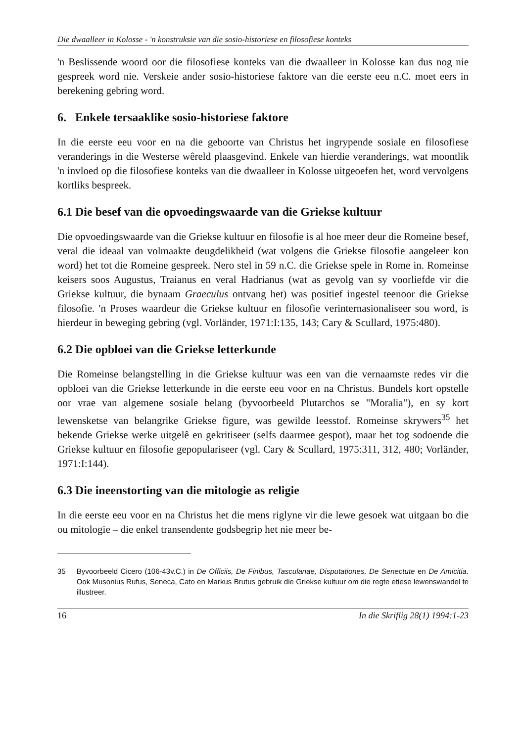Die dwaalleer in Kolosse - 'n konstruksie van die sosio-historiese en filosofiese konteks
'n Beslissende woord oor die filosofiese konteks van die dwaalleer in Kolosse kan dus nog nie gespreek word nie. Verskeie ander sosio-historiese faktore van die eerste eeu n.C. moet eers in berekening gebring word.
6. Enkele tersaaklike sosio-historiese faktore
In die eerste eeu voor en na die geboorte van Christus het ingrypende sosiale en filosofiese veranderings in die Westerse wêreld plaasgevind. Enkele van hierdie veranderings, wat moontlik 'n invloed op die filosofiese konteks van die dwaalleer in Kolosse uitgeoefen het, word vervolgens kortliks bespreek.
6.1 Die besef van die opvoedingswaarde van die Griekse kultuur
Die opvoedingswaarde van die Griekse kultuur en filosofie is al hoe meer deur die Romeine besef, veral die ideaal van volmaakte deugdelikheid (wat volgens die Griekse filosofie aangeleer kon word) het tot die Romeine gespreek. Nero stel in 59 n.C. die Griekse spele in Rome in. Romeinse keisers soos Augustus, Traianus en veral Hadrianus (wat as gevolg van sy voorliefde vir die Griekse kultuur, die bynaam Graeculus ontvang het) was positief ingestel teenoor die Griekse filosofie. 'n Proses waardeur die Griekse kultuur en filosofie verinternasionaliseer sou word, is hierdeur in beweging gebring (vgl. Vorländer, 1971:I:135, 143; Cary & Scullard, 1975:480).
6.2 Die opbloei van die Griekse letterkunde
Die Romeinse belangstelling in die Griekse kultuur was een van die vernaamste redes vir die opbloei van die Griekse letterkunde in die eerste eeu voor en na Christus. Bundels kort opstelle oor vrae van algemene sosiale belang (byvoorbeeld Plutarchos se "Moralia"), en sy kort lewensketse van belangrike Griekse figure, was gewilde leesstof. Romeinse skrywers<sup>35</sup> het bekende Griekse werke uitgelê en gekritiseer (selfs daarmee gespot), maar het tog sodoende die Griekse kultuur en filosofie gepopulariseer (vgl. Cary & Scullard, 1975:311, 312, 480; Vorländer, 1971:I:144).
6.3 Die ineenstorting van die mitologie as religie
In die eerste eeu voor en na Christus het die mens riglyne vir die lewe gesoek wat uitgaan bo die ou mitologie – die enkel transendente godsbegrip het nie meer be-
35 Byvoorbeeld Cicero (106-43v.C.) in De Officiis, De Finibus, Tasculanae, Disputationes, De Senectute en De Amicitia. Ook Musonius Rufus, Seneca, Cato en Markus Brutus gebruik die Griekse kultuur om die regte etiese lewenswandel te illustreer.
16 In die Skriflig 28(1) 1994:1-23